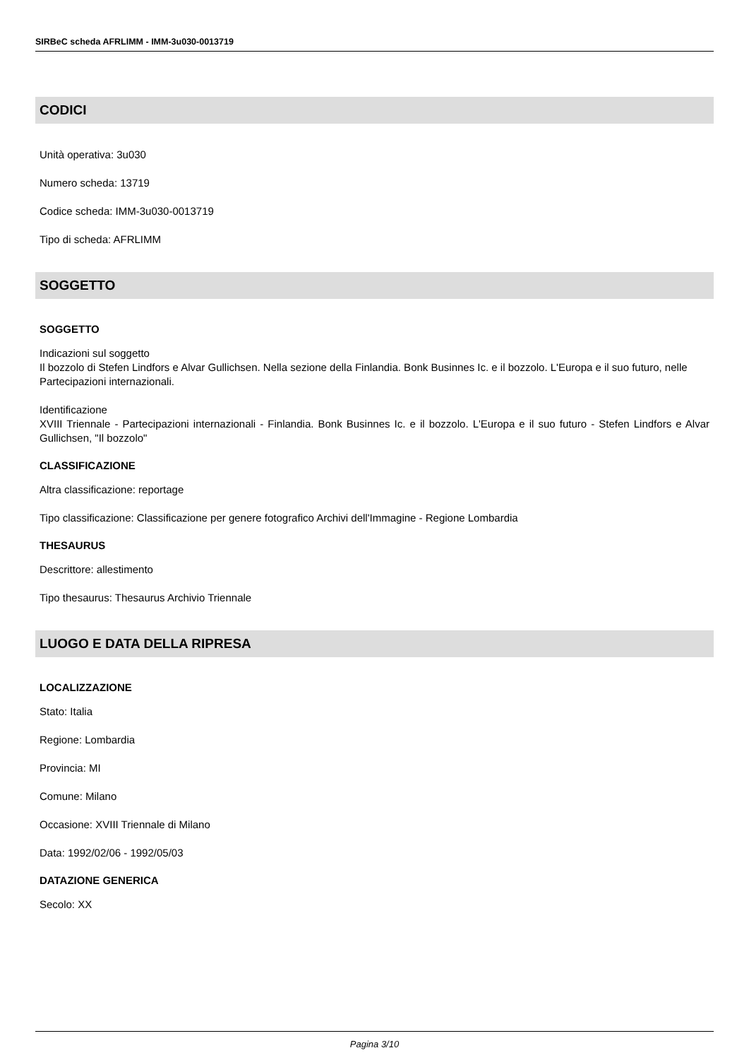SIRBeC scheda AFRLIMM - IMM-3u030-0013719
CODICI
Unità operativa: 3u030
Numero scheda: 13719
Codice scheda: IMM-3u030-0013719
Tipo di scheda: AFRLIMM
SOGGETTO
SOGGETTO
Indicazioni sul soggetto
Il bozzolo di Stefen Lindfors e Alvar Gullichsen. Nella sezione della Finlandia. Bonk Businnes Ic. e il bozzolo. L'Europa e il suo futuro, nelle Partecipazioni internazionali.
Identificazione
XVIII Triennale - Partecipazioni internazionali - Finlandia. Bonk Businnes Ic. e il bozzolo. L'Europa e il suo futuro - Stefen Lindfors e Alvar Gullichsen, "Il bozzolo"
CLASSIFICAZIONE
Altra classificazione: reportage
Tipo classificazione: Classificazione per genere fotografico Archivi dell'Immagine - Regione Lombardia
THESAURUS
Descrittore: allestimento
Tipo thesaurus: Thesaurus Archivio Triennale
LUOGO E DATA DELLA RIPRESA
LOCALIZZAZIONE
Stato: Italia
Regione: Lombardia
Provincia: MI
Comune: Milano
Occasione: XVIII Triennale di Milano
Data: 1992/02/06 - 1992/05/03
DATAZIONE GENERICA
Secolo: XX
Pagina 3/10